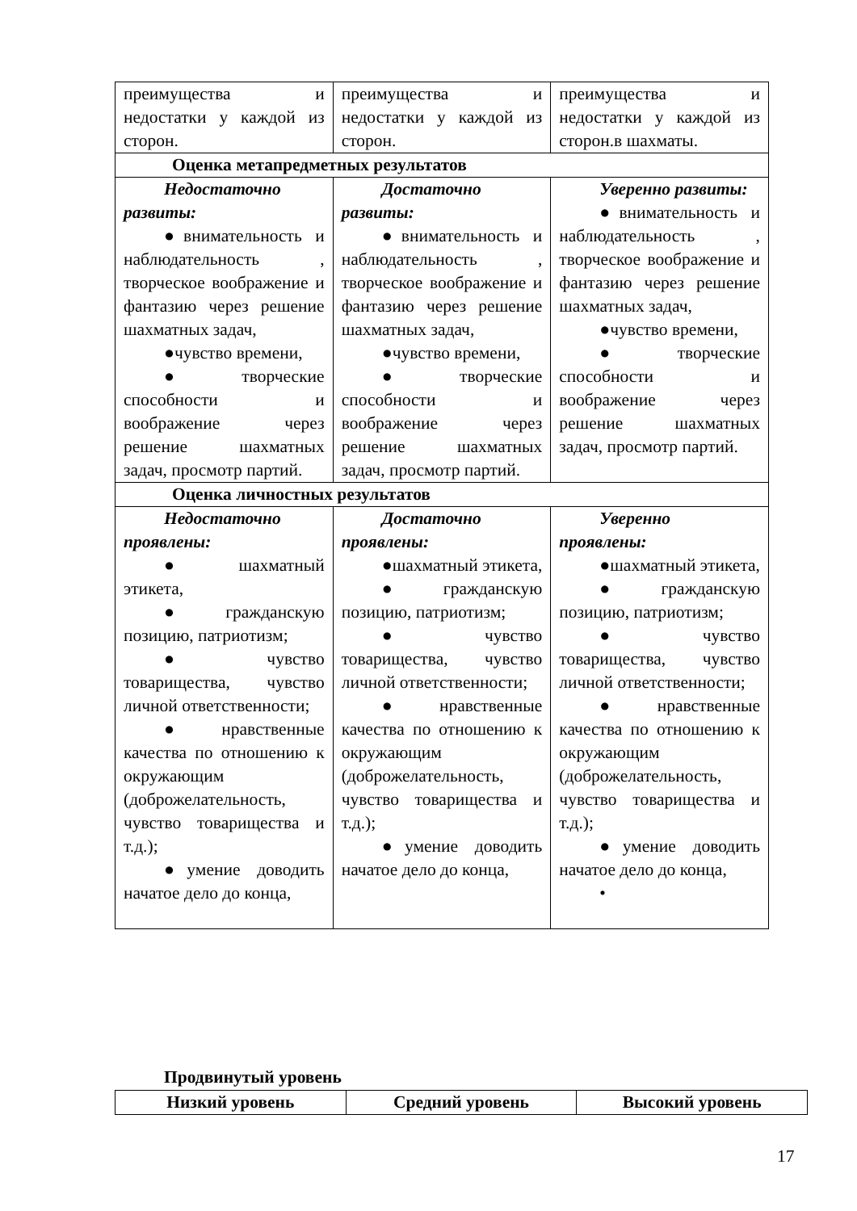| преимущества и недостатки у каждой из сторон. | преимущества и недостатки у каждой из сторон. | преимущества и недостатки у каждой из сторон.в шахматы. |
| Оценка метапредметных результатов | | |
| Недостаточно развиты: ●внимательность и наблюдательность , творческое воображение и фантазию через решение шахматных задач, ●чувство времени, ●творческие способности и воображение через решение шахматных задач, просмотр партий. | Достаточно развиты: ●внимательность и наблюдательность , творческое воображение и фантазию через решение шахматных задач, ●чувство времени, ●творческие способности и воображение через решение шахматных задач, просмотр партий. | Уверенно развиты: ●внимательность и наблюдательность , творческое воображение и фантазию через решение шахматных задач, ●чувство времени, ●творческие способности и воображение через решение шахматных задач, просмотр партий. |
| Оценка личностных результатов | | |
| Недостаточно проявлены: ● шахматный этикета, ●гражданскую позицию, патриотизм; ● чувство товарищества, чувство личной ответственности; ●нравственные качества по отношению к окружающим (доброжелательность, чувство товарищества и т.д.); ●умение доводить начатое дело до конца, | Достаточно проявлены: ●шахматный этикета, ●гражданскую позицию, патриотизм; ● чувство товарищества, чувство личной ответственности; ●нравственные качества по отношению к окружающим (доброжелательность, чувство товарищества и т.д.); ●умение доводить начатое дело до конца, | Уверенно проявлены: ●шахматный этикета, ●гражданскую позицию, патриотизм; ● чувство товарищества, чувство личной ответственности; ●нравственные качества по отношению к окружающим (доброжелательность, чувство товарищества и т.д.); ●умение доводить начатое дело до конца, • |
Продвинутый уровень
| Низкий уровень | Средний уровень | Высокий уровень |
| --- | --- | --- |
17